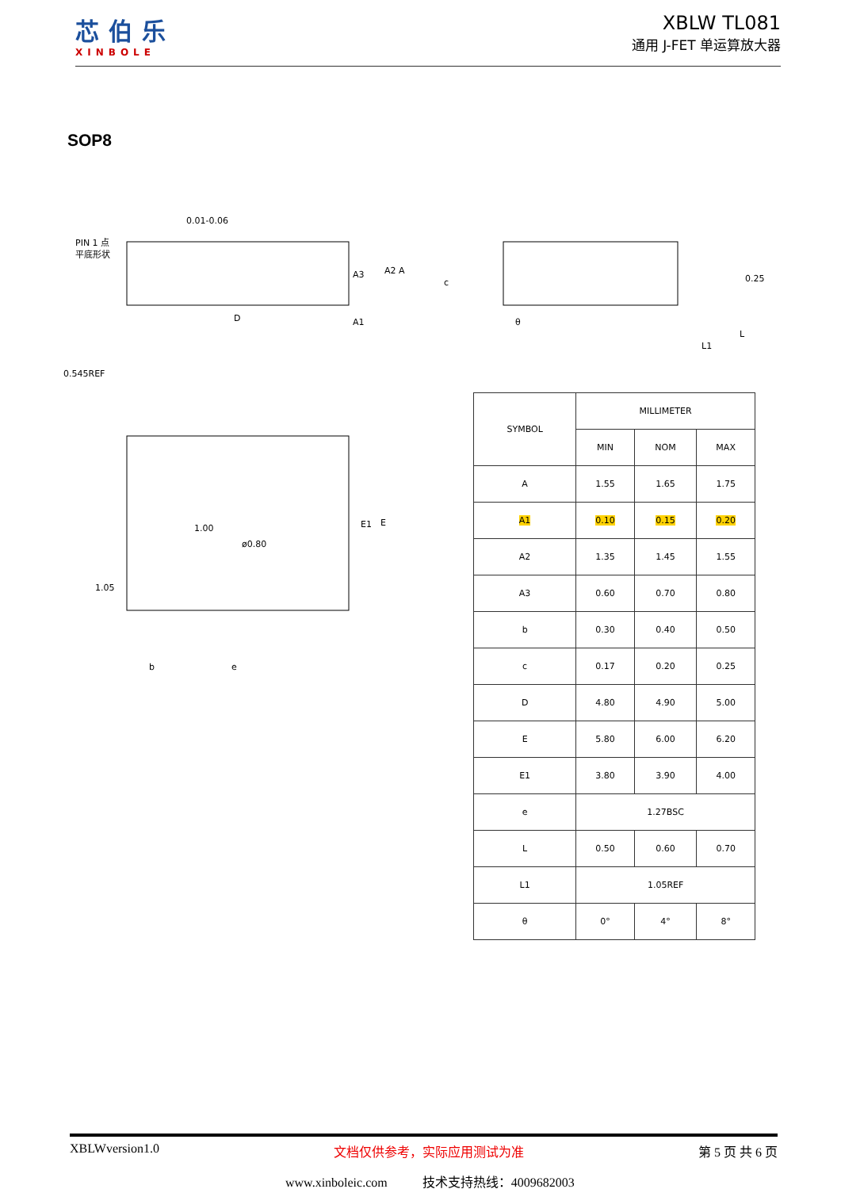芯伯乐
XINBOLE
XBLW TL081
通用 J-FET 单运算放大器
SOP8
PIN 1 点
平底形状
0.01-0.06
D
A3
A2 A
A1
c
θ
0.25
L1
L
0.545REF
1.00
ø0.80
1.05
E1
E
b
e
| SYMBOL | MILLIMETER | | |
| --- | --- | --- | --- |
| | MIN | NOM | MAX |
| A | 1.55 | 1.65 | 1.75 |
| A1 | 0.10 | 0.15 | 0.20 |
| A2 | 1.35 | 1.45 | 1.55 |
| A3 | 0.60 | 0.70 | 0.80 |
| b | 0.30 | 0.40 | 0.50 |
| c | 0.17 | 0.20 | 0.25 |
| D | 4.80 | 4.90 | 5.00 |
| E | 5.80 | 6.00 | 6.20 |
| E1 | 3.80 | 3.90 | 4.00 |
| e | 1.27BSC | | |
| L | 0.50 | 0.60 | 0.70 |
| L1 | 1.05REF | | |
| θ | 0° | 4° | 8° |
XBLWversion1.0 文档仅供参考，实际应用测试为准 第 5 页 共 6 页
www.xinboleic.com 技术支持热线：4009682003